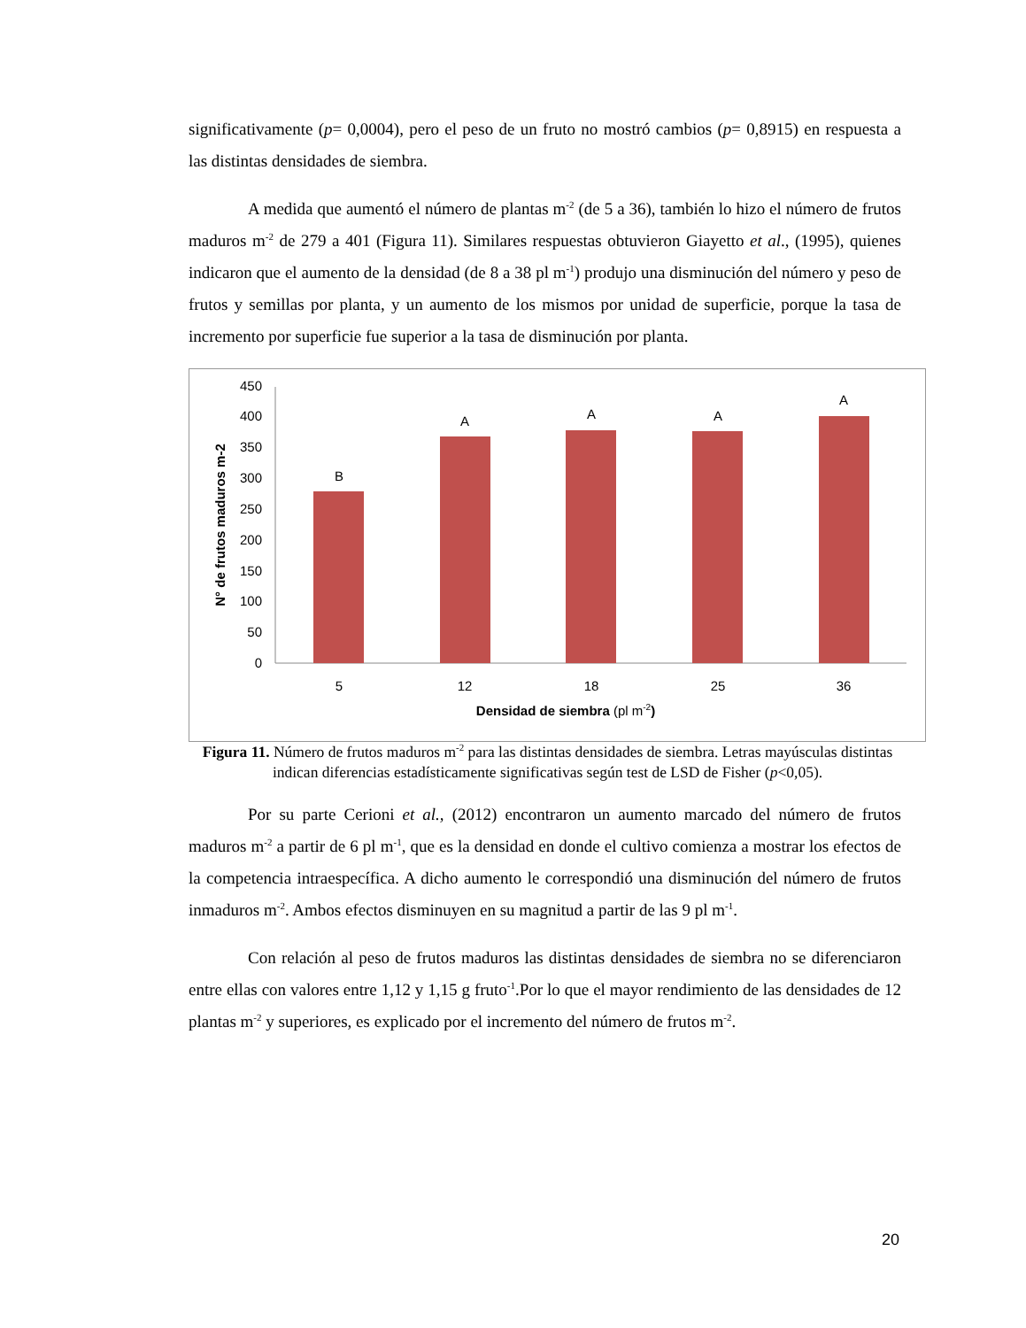significativamente (p= 0,0004), pero el peso de un fruto no mostró cambios (p= 0,8915) en respuesta a las distintas densidades de siembra.
A medida que aumentó el número de plantas m<sup>-2</sup> (de 5 a 36), también lo hizo el número de frutos maduros m<sup>-2</sup> de 279 a 401 (Figura 11). Similares respuestas obtuvieron Giayetto et al., (1995), quienes indicaron que el aumento de la densidad (de 8 a 38 pl m<sup>-1</sup>) produjo una disminución del número y peso de frutos y semillas por planta, y un aumento de los mismos por unidad de superficie, porque la tasa de incremento por superficie fue superior a la tasa de disminución por planta.
0
50
100
150
200
250
300
350
400
450
B
A
A
A
A
5
12
18
25
36
Densidad de siembra (pl m-2)
N° de frutos maduros m-2
Figura 11. Número de frutos maduros m<sup>-2</sup> para las distintas densidades de siembra. Letras mayúsculas distintas indican diferencias estadísticamente significativas según test de LSD de Fisher (p<0,05).
Por su parte Cerioni et al., (2012) encontraron un aumento marcado del número de frutos maduros m<sup>-2</sup> a partir de 6 pl m<sup>-1</sup>, que es la densidad en donde el cultivo comienza a mostrar los efectos de la competencia intraespecífica. A dicho aumento le correspondió una disminución del número de frutos inmaduros m<sup>-2</sup>. Ambos efectos disminuyen en su magnitud a partir de las 9 pl m<sup>-1</sup>.
Con relación al peso de frutos maduros las distintas densidades de siembra no se diferenciaron entre ellas con valores entre 1,12 y 1,15 g fruto<sup>-1</sup>.Por lo que el mayor rendimiento de las densidades de 12 plantas m<sup>-2</sup> y superiores, es explicado por el incremento del número de frutos m<sup>-2</sup>.
20